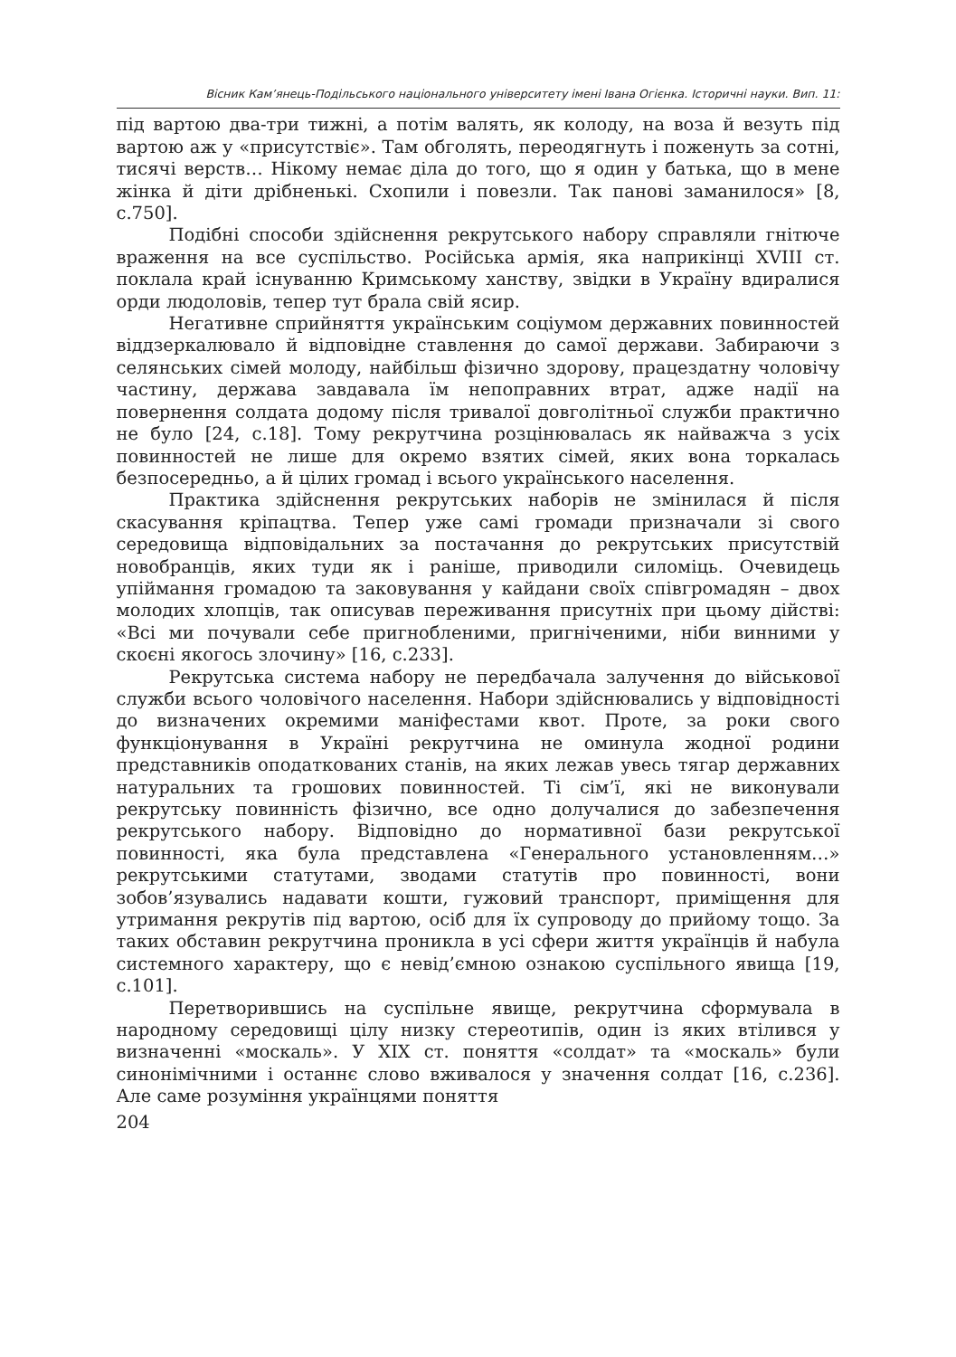Вісник Кам’янець-Подільського національного університету імені Івана Огієнка. Історичні науки. Вип. 11:
під вартою два-три тижні, а потім валять, як колоду, на воза й везуть під вартою аж у «присутствіє». Там обголять, переодягнуть і поженуть за сотні, тисячі верств… Нікому немає діла до того, що я один у батька, що в мене жінка й діти дрібненькі. Схопили і повезли. Так панові заманилося» [8, с.750].
Подібні способи здійснення рекрутського набору справляли гнітюче враження на все суспільство. Російська армія, яка наприкінці XVIII ст. поклала край існуванню Кримському ханству, звідки в Україну вдиралися орди людоловів, тепер тут брала свій ясир.
Негативне сприйняття українським соціумом державних повинностей віддзеркалювало й відповідне ставлення до самої держави. Забираючи з селянських сімей молоду, найбільш фізично здорову, працездатну чоловічу частину, держава завдавала їм непоправних втрат, адже надії на повернення солдата додому після тривалої довголітньої служби практично не було [24, с.18]. Тому рекрутчина розцінювалась як найважча з усіх повинностей не лише для окремо взятих сімей, яких вона торкалась безпосередньо, а й цілих громад і всього українського населення.
Практика здійснення рекрутських наборів не змінилася й після скасування кріпацтва. Тепер уже самі громади призначали зі свого середовища відповідальних за постачання до рекрутських присутствій новобранців, яких туди як і раніше, приводили силоміць. Очевидець упіймання громадою та заковування у кайдани своїх співгромадян – двох молодих хлопців, так описував переживання присутніх при цьому дійстві: «Всі ми почували себе пригнобленими, пригніченими, ніби винними у скоєні якогось злочину» [16, с.233].
Рекрутська система набору не передбачала залучення до військової служби всього чоловічого населення. Набори здійснювались у відповідності до визначених окремими маніфестами квот. Проте, за роки свого функціонування в Україні рекрутчина не оминула жодної родини представників оподаткованих станів, на яких лежав увесь тягар державних натуральних та грошових повинностей. Ті сім’ї, які не виконували рекрутську повинність фізично, все одно долучалися до забезпечення рекрутського набору. Відповідно до нормативної бази рекрутської повинності, яка була представлена «Генерального установленням…» рекрутськими статутами, зводами статутів про повинності, вони зобов’язувались надавати кошти, гужовий транспорт, приміщення для утримання рекрутів під вартою, осіб для їх супроводу до прийому тощо. За таких обставин рекрутчина проникла в усі сфери життя українців й набула системного характеру, що є невід’ємною ознакою суспільного явища [19, с.101].
Перетворившись на суспільне явище, рекрутчина сформувала в народному середовищі цілу низку стереотипів, один із яких втілився у визначенні «москаль». У XIX ст. поняття «солдат» та «москаль» були синонімічними і останнє слово вживалося у значення солдат [16, с.236]. Але саме розуміння українцями поняття
204